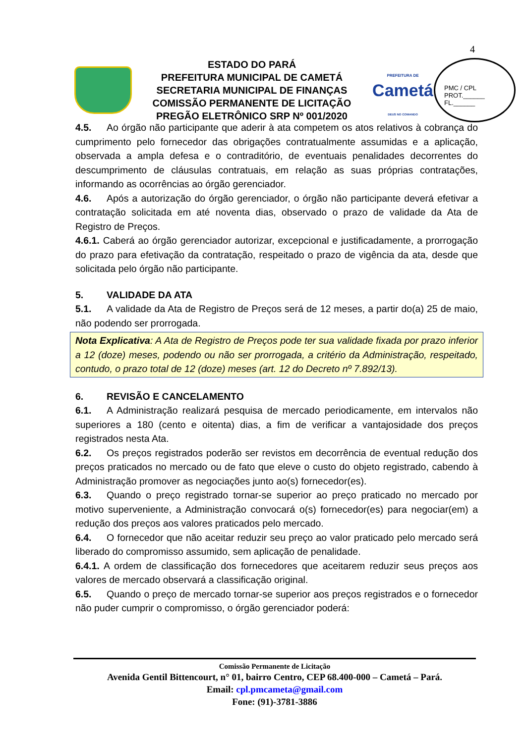4
ESTADO DO PARÁ
PREFEITURA MUNICIPAL DE CAMETÁ
SECRETARIA MUNICIPAL DE FINANÇAS
COMISSÃO PERMANENTE DE LICITAÇÃO
PREGÃO ELETRÔNICO SRP Nº 001/2020
PREFEITURA DE
Cametá
DEUS NO COMANDO
PMC / CPL
PROT.______
FL.______
4.5. Ao órgão não participante que aderir à ata competem os atos relativos à cobrança do cumprimento pelo fornecedor das obrigações contratualmente assumidas e a aplicação, observada a ampla defesa e o contraditório, de eventuais penalidades decorrentes do descumprimento de cláusulas contratuais, em relação as suas próprias contratações, informando as ocorrências ao órgão gerenciador.
4.6. Após a autorização do órgão gerenciador, o órgão não participante deverá efetivar a contratação solicitada em até noventa dias, observado o prazo de validade da Ata de Registro de Preços.
4.6.1. Caberá ao órgão gerenciador autorizar, excepcional e justificadamente, a prorrogação do prazo para efetivação da contratação, respeitado o prazo de vigência da ata, desde que solicitada pelo órgão não participante.
5. VALIDADE DA ATA
5.1. A validade da Ata de Registro de Preços será de 12 meses, a partir do(a) 25 de maio, não podendo ser prorrogada.
Nota Explicativa: A Ata de Registro de Preços pode ter sua validade fixada por prazo inferior a 12 (doze) meses, podendo ou não ser prorrogada, a critério da Administração, respeitado, contudo, o prazo total de 12 (doze) meses (art. 12 do Decreto nº 7.892/13).
6. REVISÃO E CANCELAMENTO
6.1. A Administração realizará pesquisa de mercado periodicamente, em intervalos não superiores a 180 (cento e oitenta) dias, a fim de verificar a vantajosidade dos preços registrados nesta Ata.
6.2. Os preços registrados poderão ser revistos em decorrência de eventual redução dos preços praticados no mercado ou de fato que eleve o custo do objeto registrado, cabendo à Administração promover as negociações junto ao(s) fornecedor(es).
6.3. Quando o preço registrado tornar-se superior ao preço praticado no mercado por motivo superveniente, a Administração convocará o(s) fornecedor(es) para negociar(em) a redução dos preços aos valores praticados pelo mercado.
6.4. O fornecedor que não aceitar reduzir seu preço ao valor praticado pelo mercado será liberado do compromisso assumido, sem aplicação de penalidade.
6.4.1. A ordem de classificação dos fornecedores que aceitarem reduzir seus preços aos valores de mercado observará a classificação original.
6.5. Quando o preço de mercado tornar-se superior aos preços registrados e o fornecedor não puder cumprir o compromisso, o órgão gerenciador poderá:
Comissão Permanente de Licitação
Avenida Gentil Bittencourt, n° 01, bairro Centro, CEP 68.400-000 – Cametá – Pará.
Email: cpl.pmcameta@gmail.com
Fone: (91)-3781-3886